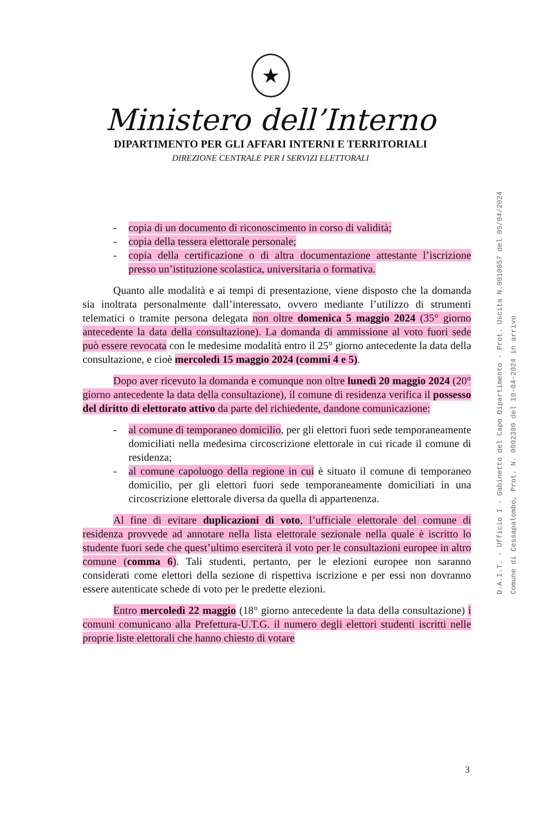★
Ministero dell’Interno
DIPARTIMENTO PER GLI AFFARI INTERNI E TERRITORIALI
DIREZIONE CENTRALE PER I SERVIZI ELETTORALI
- copia di un documento di riconoscimento in corso di validità;
- copia della tessera elettorale personale;
- copia della certificazione o di altra documentazione attestante l’iscrizione presso un’istituzione scolastica, universitaria o formativa.
Quanto alle modalità e ai tempi di presentazione, viene disposto che la domanda sia inoltrata personalmente dall’interessato, ovvero mediante l’utilizzo di strumenti telematici o tramite persona delegata non oltre domenica 5 maggio 2024 (35° giorno antecedente la data della consultazione). La domanda di ammissione al voto fuori sede può essere revocata con le medesime modalità entro il 25° giorno antecedente la data della consultazione, e cioè mercoledì 15 maggio 2024 (commi 4 e 5).
Dopo aver ricevuto la domanda e comunque non oltre lunedì 20 maggio 2024 (20° giorno antecedente la data della consultazione), il comune di residenza verifica il possesso del diritto di elettorato attivo da parte del richiedente, dandone comunicazione:
- al comune di temporaneo domicilio, per gli elettori fuori sede temporaneamente domiciliati nella medesima circoscrizione elettorale in cui ricade il comune di residenza;
- al comune capoluogo della regione in cui è situato il comune di temporaneo domicilio, per gli elettori fuori sede temporaneamente domiciliati in una circoscrizione elettorale diversa da quella di appartenenza.
Al fine di evitare duplicazioni di voto, l’ufficiale elettorale del comune di residenza provvede ad annotare nella lista elettorale sezionale nella quale è iscritto lo studente fuori sede che quest’ultimo eserciterà il voto per le consultazioni europee in altro comune (comma 6). Tali studenti, pertanto, per le elezioni europee non saranno considerati come elettori della sezione di rispettiva iscrizione e per essi non dovranno essere autenticate schede di voto per le predette elezioni.
Entro mercoledì 22 maggio (18° giorno antecedente la data della consultazione) i comuni comunicano alla Prefettura-U.T.G. il numero degli elettori studenti iscritti nelle proprie liste elettorali che hanno chiesto di votare
D.A.I.T. - Ufficio I - Gabinetto del Capo Dipartimento - Prot. Uscita N.0010057 del 05/04/2024
Comune di Cessapalombo, Prot. N. 0002300 del 10-04-2024 in arrivo
3